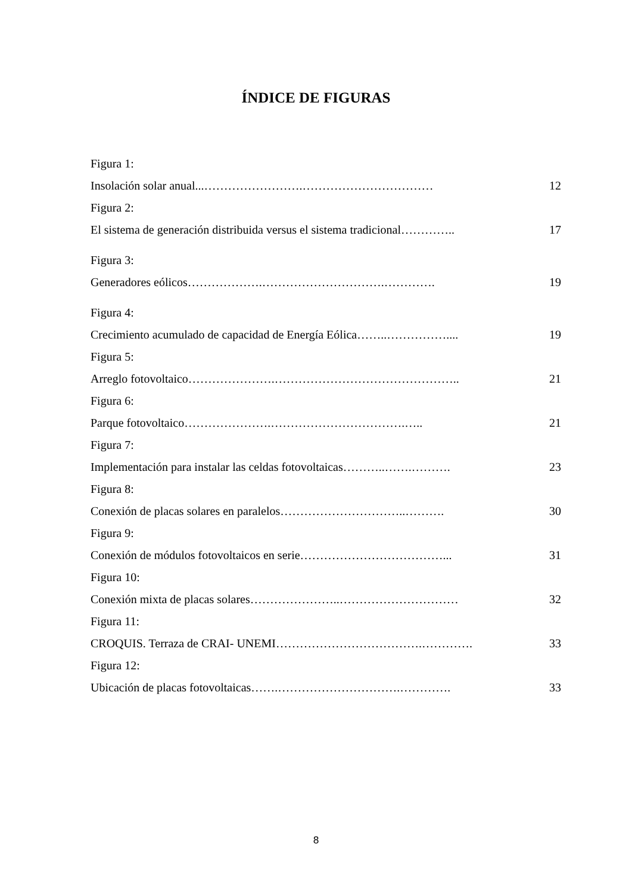ÍNDICE DE FIGURAS
Figura 1:
Insolación solar anual...…………………….…………………………… 12
Figura 2:
El sistema de generación distribuida versus el sistema tradicional………….. 17
Figura 3:
Generadores eólicos……………….………………………….…………. 19
Figura 4:
Crecimiento acumulado de capacidad de Energía Eólica……..…………….... 19
Figura 5:
Arreglo fotovoltaico………………….……………………………………….. 21
Figura 6:
Parque fotovoltaico………………….…………………………….….. 21
Figura 7:
Implementación para instalar las celdas fotovoltaicas………..…….………. 23
Figura 8:
Conexión de placas solares en paralelos…………………………..………. 30
Figura 9:
Conexión de módulos fotovoltaicos en serie………………………………... 31
Figura 10:
Conexión mixta de placas solares…………………..………………………… 32
Figura 11:
CROQUIS. Terraza de CRAI- UNEMI……………………………….…………. 33
Figura 12:
Ubicación de placas fotovoltaicas…….………………………….…………. 33
8